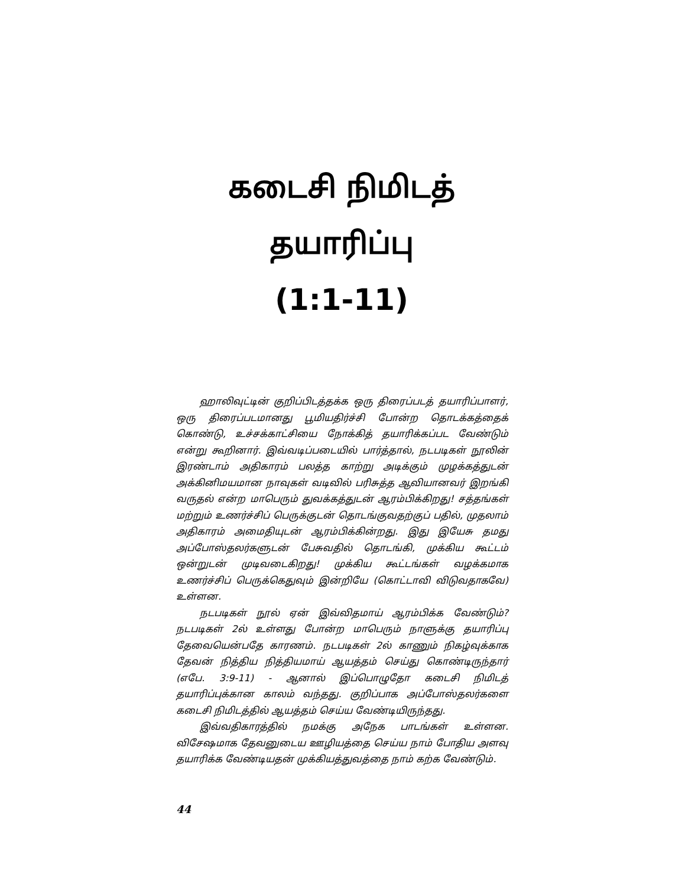கடைசி நிமிடத் தயாரிப்பு
(1:1-11)
ஹாலிவுட்டின் குறிப்பிடத்தக்க ஒரு திரைப்படத் தயாரிப்பாளர், ஒரு திரைப்படமானது பூமியதிர்ச்சி போன்ற தொடக்கத்தைக் கொண்டு, உச்சக்காட்சியை நோக்கித் தயாரிக்கப்பட வேண்டும் என்று கூறினார். இவ்வடிப்படையில் பார்த்தால், நடபடிகள் நூலின் இரண்டாம் அதிகாரம் பலத்த காற்று அடிக்கும் முழக்கத்துடன் அக்கினிமயமான நாவுகள் வடிவில் பரிசுத்த ஆவியானவர் இறங்கி வருதல் என்ற மாபெரும் துவக்கத்துடன் ஆரம்பிக்கிறது! சத்தங்கள் மற்றும் உணர்ச்சிப் பெருக்குடன் தொடங்குவதற்குப் பதில், முதலாம் அதிகாரம் அமைதியுடன் ஆரம்பிக்கின்றது. இது இயேசு தமது அப்போஸ்தலர்களுடன் பேசுவதில் தொடங்கி, முக்கிய கூட்டம் ஒன்றுடன் முடிவடைகிறது! முக்கிய கூட்டங்கள் வழக்கமாக உணர்ச்சிப் பெருக்கெதுவும் இன்றியே (கொட்டாவி விடுவதாகவே) உள்ளன.
நடபடிகள் நூல் ஏன் இவ்விதமாய் ஆரம்பிக்க வேண்டும்? நடபடிகள் 2ல் உள்ளது போன்ற மாபெரும் நாளுக்கு தயாரிப்பு தேவையென்பதே காரணம். நடபடிகள் 2ல் காணும் நிகழ்வுக்காக தேவன் நித்திய நித்தியமாய் ஆயத்தம் செய்து கொண்டிருந்தார் (எபே. 3:9-11) - ஆனால் இப்பொழுதோ கடைசி நிமிடத் தயாரிப்புக்கான காலம் வந்தது. குறிப்பாக அப்போஸ்தலர்களை கடைசி நிமிடத்தில் ஆயத்தம் செய்ய வேண்டியிருந்தது.
இவ்வதிகாரத்தில் நமக்கு அநேக பாடங்கள் உள்ளன. விசேஷமாக தேவனுடைய ஊழியத்தை செய்ய நாம் போதிய அளவு தயாரிக்க வேண்டியதன் முக்கியத்துவத்தை நாம் கற்க வேண்டும்.
44